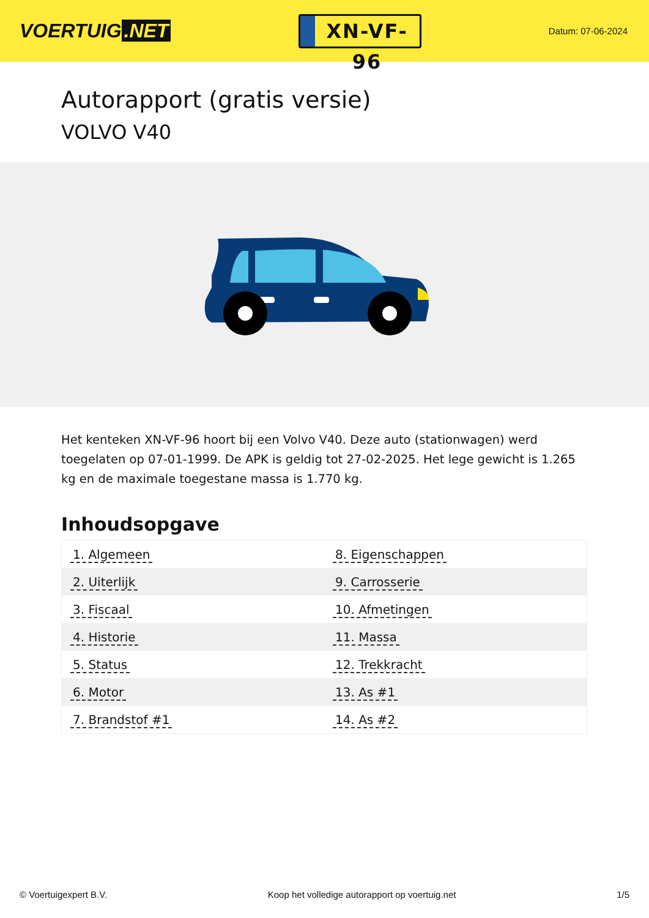VOERTUIG.NET
XN-VF-96
Datum: 07-06-2024
Autorapport (gratis versie)
VOLVO V40
Het kenteken XN-VF-96 hoort bij een Volvo V40. Deze auto (stationwagen) werd toegelaten op 07-01-1999. De APK is geldig tot 27-02-2025. Het lege gewicht is 1.265 kg en de maximale toegestane massa is 1.770 kg.
Inhoudsopgave
| 1. Algemeen | 8. Eigenschappen |
| 2. Uiterlijk | 9. Carrosserie |
| 3. Fiscaal | 10. Afmetingen |
| 4. Historie | 11. Massa |
| 5. Status | 12. Trekkracht |
| 6. Motor | 13. As #1 |
| 7. Brandstof #1 | 14. As #2 |
© Voertuigexpert B.V. Koop het volledige autorapport op voertuig.net 1/5